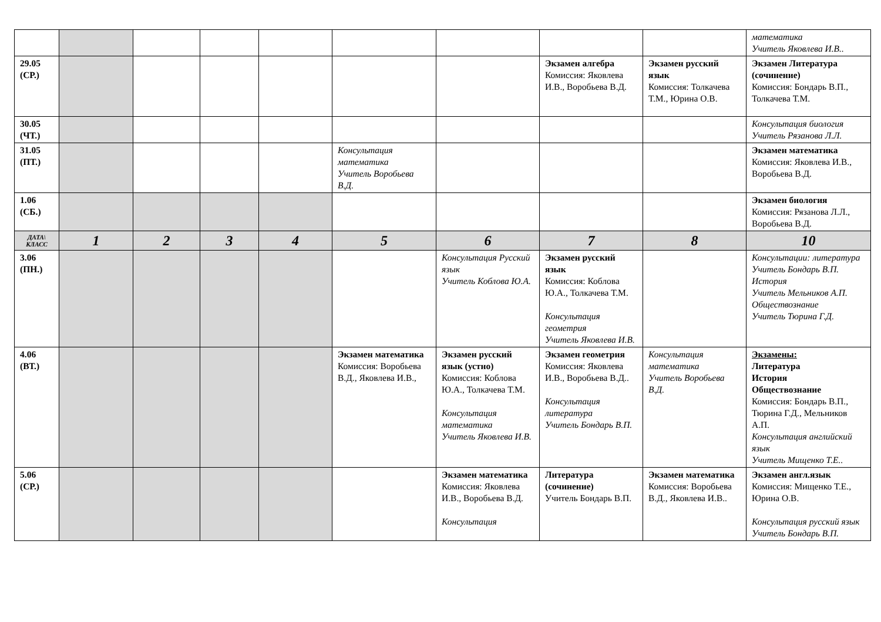| | | | | | | | | | математика Учитель Яковлева И.В.. |
| 29.05 (СР.) | | | | | | | Экзамен алгебра Комиссия: Яковлева И.В., Воробьева В.Д. | Экзамен русский язык Комиссия: Толкачева Т.М., Юрина О.В. | Экзамен Литература (сочинение) Комиссия: Бондарь В.П., Толкачева Т.М. |
| 30.05 (ЧТ.) | | | | | | | | | Консультация биология Учитель Рязанова Л.Л. |
| 31.05 (ПТ.) | | | | | Консультация математика Учитель Воробьева В.Д. | | | | Экзамен математика Комиссия: Яковлева И.В., Воробьева В.Д. |
| 1.06 (СБ.) | | | | | | | | | Экзамен биология Комиссия: Рязанова Л.Л., Воробьева В.Д. |
| ДАТА\ КЛАСС | 1 | 2 | 3 | 4 | 5 | 6 | 7 | 8 | 10 |
| 3.06 (ПН.) | | | | | | Консультация Русский язык Учитель Коблова Ю.А. | Экзамен русский язык Комиссия: Коблова Ю.А., Толкачева Т.М. Консультация геометрия Учитель Яковлева И.В. | | Консультации: литература Учитель Бондарь В.П. История Учитель Мельников А.П. Обществознание Учитель Тюрина Г.Д. |
| 4.06 (ВТ.) | | | | | Экзамен математика Комиссия: Воробьева В.Д., Яковлева И.В., | Экзамен русский язык (устно) Комиссия: Коблова Ю.А., Толкачева Т.М. Консультация математика Учитель Яковлева И.В. | Экзамен геометрия Комиссия: Яковлева И.В., Воробьева В.Д.. Консультация литература Учитель Бондарь В.П. | Консультация математика Учитель Воробьева В.Д. | Экзамены: Литература История Обществознание Комиссия: Бондарь В.П., Тюрина Г.Д., Мельников А.П. Консультация английский язык Учитель Мищенко Т.Е.. |
| 5.06 (СР.) | | | | | | Экзамен математика Комиссия: Яковлева И.В., Воробьева В.Д. Консультация | Литература (сочинение) Учитель Бондарь В.П. | Экзамен математика Комиссия: Воробьева В.Д., Яковлева И.В.. | Экзамен англ.язык Комиссия: Мищенко Т.Е., Юрина О.В. Консультация русский язык Учитель Бондарь В.П. |